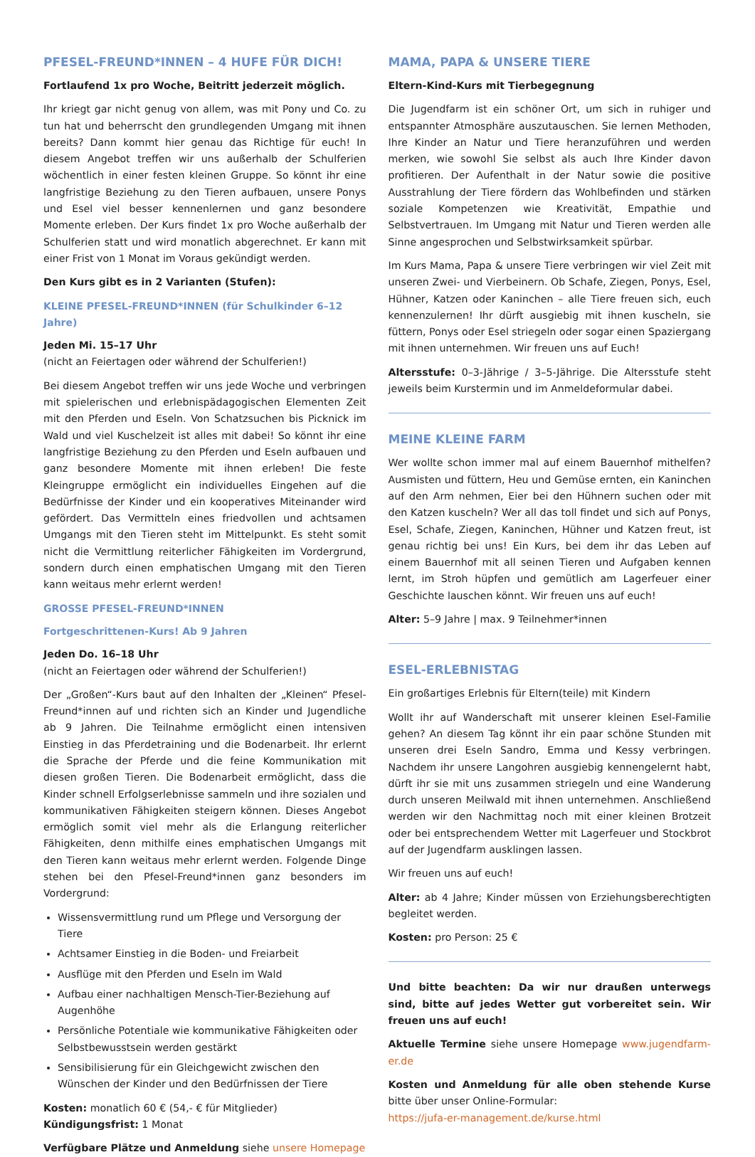PFESEL-FREUND*INNEN – 4 HUFE FÜR DICH!
Fortlaufend 1x pro Woche, Beitritt jederzeit möglich.
Ihr kriegt gar nicht genug von allem, was mit Pony und Co. zu tun hat und beherrscht den grundlegenden Umgang mit ihnen bereits? Dann kommt hier genau das Richtige für euch! In diesem Angebot treffen wir uns außerhalb der Schulferien wöchentlich in einer festen kleinen Gruppe. So könnt ihr eine langfristige Beziehung zu den Tieren aufbauen, unsere Ponys und Esel viel besser kennenlernen und ganz besondere Momente erleben. Der Kurs findet 1x pro Woche außerhalb der Schulferien statt und wird monatlich abgerechnet. Er kann mit einer Frist von 1 Monat im Voraus gekündigt werden.
Den Kurs gibt es in 2 Varianten (Stufen):
KLEINE PFESEL-FREUND*INNEN (für Schulkinder 6–12 Jahre)
Jeden Mi. 15–17 Uhr
(nicht an Feiertagen oder während der Schulferien!)
Bei diesem Angebot treffen wir uns jede Woche und verbringen mit spielerischen und erlebnispädagogischen Elementen Zeit mit den Pferden und Eseln. Von Schatzsuchen bis Picknick im Wald und viel Kuschelzeit ist alles mit dabei! So könnt ihr eine langfristige Beziehung zu den Pferden und Eseln aufbauen und ganz besondere Momente mit ihnen erleben! Die feste Kleingruppe ermöglicht ein individuelles Eingehen auf die Bedürfnisse der Kinder und ein kooperatives Miteinander wird gefördert. Das Vermitteln eines friedvollen und achtsamen Umgangs mit den Tieren steht im Mittelpunkt. Es steht somit nicht die Vermittlung reiterlicher Fähigkeiten im Vordergrund, sondern durch einen emphatischen Umgang mit den Tieren kann weitaus mehr erlernt werden!
GROSSE PFESEL-FREUND*INNEN
Fortgeschrittenen-Kurs! Ab 9 Jahren
Jeden Do. 16–18 Uhr
(nicht an Feiertagen oder während der Schulferien!)
Der „Großen“-Kurs baut auf den Inhalten der „Kleinen“ Pfesel-Freund*innen auf und richten sich an Kinder und Jugendliche ab 9 Jahren. Die Teilnahme ermöglicht einen intensiven Einstieg in das Pferdetraining und die Bodenarbeit. Ihr erlernt die Sprache der Pferde und die feine Kommunikation mit diesen großen Tieren. Die Bodenarbeit ermöglicht, dass die Kinder schnell Erfolgserlebnisse sammeln und ihre sozialen und kommunikativen Fähigkeiten steigern können. Dieses Angebot ermöglich somit viel mehr als die Erlangung reiterlicher Fähigkeiten, denn mithilfe eines emphatischen Umgangs mit den Tieren kann weitaus mehr erlernt werden. Folgende Dinge stehen bei den Pfesel-Freund*innen ganz besonders im Vordergrund:
Wissensvermittlung rund um Pflege und Versorgung der Tiere
Achtsamer Einstieg in die Boden- und Freiarbeit
Ausflüge mit den Pferden und Eseln im Wald
Aufbau einer nachhaltigen Mensch-Tier-Beziehung auf Augenhöhe
Persönliche Potentiale wie kommunikative Fähigkeiten oder Selbstbewusstsein werden gestärkt
Sensibilisierung für ein Gleichgewicht zwischen den Wünschen der Kinder und den Bedürfnissen der Tiere
Kosten: monatlich 60 € (54,- € für Mitglieder)
Kündigungsfrist: 1 Monat
Verfügbare Plätze und Anmeldung siehe unsere Homepage
MAMA, PAPA & UNSERE TIERE
Eltern-Kind-Kurs mit Tierbegegnung
Die Jugendfarm ist ein schöner Ort, um sich in ruhiger und entspannter Atmosphäre auszutauschen. Sie lernen Methoden, Ihre Kinder an Natur und Tiere heranzuführen und werden merken, wie sowohl Sie selbst als auch Ihre Kinder davon profitieren. Der Aufenthalt in der Natur sowie die positive Ausstrahlung der Tiere fördern das Wohlbefinden und stärken soziale Kompetenzen wie Kreativität, Empathie und Selbstvertrauen. Im Umgang mit Natur und Tieren werden alle Sinne angesprochen und Selbstwirksamkeit spürbar.
Im Kurs Mama, Papa & unsere Tiere verbringen wir viel Zeit mit unseren Zwei- und Vierbeinern. Ob Schafe, Ziegen, Ponys, Esel, Hühner, Katzen oder Kaninchen – alle Tiere freuen sich, euch kennenzulernen! Ihr dürft ausgiebig mit ihnen kuscheln, sie füttern, Ponys oder Esel striegeln oder sogar einen Spaziergang mit ihnen unternehmen. Wir freuen uns auf Euch!
Altersstufe: 0–3-Jährige / 3–5-Jährige. Die Altersstufe steht jeweils beim Kurstermin und im Anmeldeformular dabei.
MEINE KLEINE FARM
Wer wollte schon immer mal auf einem Bauernhof mithelfen? Ausmisten und füttern, Heu und Gemüse ernten, ein Kaninchen auf den Arm nehmen, Eier bei den Hühnern suchen oder mit den Katzen kuscheln? Wer all das toll findet und sich auf Ponys, Esel, Schafe, Ziegen, Kaninchen, Hühner und Katzen freut, ist genau richtig bei uns! Ein Kurs, bei dem ihr das Leben auf einem Bauernhof mit all seinen Tieren und Aufgaben kennen lernt, im Stroh hüpfen und gemütlich am Lagerfeuer einer Geschichte lauschen könnt. Wir freuen uns auf euch!
Alter: 5–9 Jahre | max. 9 Teilnehmer*innen
ESEL-ERLEBNISTAG
Ein großartiges Erlebnis für Eltern(teile) mit Kindern
Wollt ihr auf Wanderschaft mit unserer kleinen Esel-Familie gehen? An diesem Tag könnt ihr ein paar schöne Stunden mit unseren drei Eseln Sandro, Emma und Kessy verbringen. Nachdem ihr unsere Langohren ausgiebig kennengelernt habt, dürft ihr sie mit uns zusammen striegeln und eine Wanderung durch unseren Meilwald mit ihnen unternehmen. Anschließend werden wir den Nachmittag noch mit einer kleinen Brotzeit oder bei entsprechendem Wetter mit Lagerfeuer und Stockbrot auf der Jugendfarm ausklingen lassen.
Wir freuen uns auf euch!
Alter: ab 4 Jahre; Kinder müssen von Erziehungsberechtigten begleitet werden.
Kosten: pro Person: 25 €
Und bitte beachten: Da wir nur draußen unterwegs sind, bitte auf jedes Wetter gut vorbereitet sein. Wir freuen uns auf euch!
Aktuelle Termine siehe unsere Homepage www.jugendfarm-er.de
Kosten und Anmeldung für alle oben stehende Kurse bitte über unser Online-Formular:
https://jufa-er-management.de/kurse.html